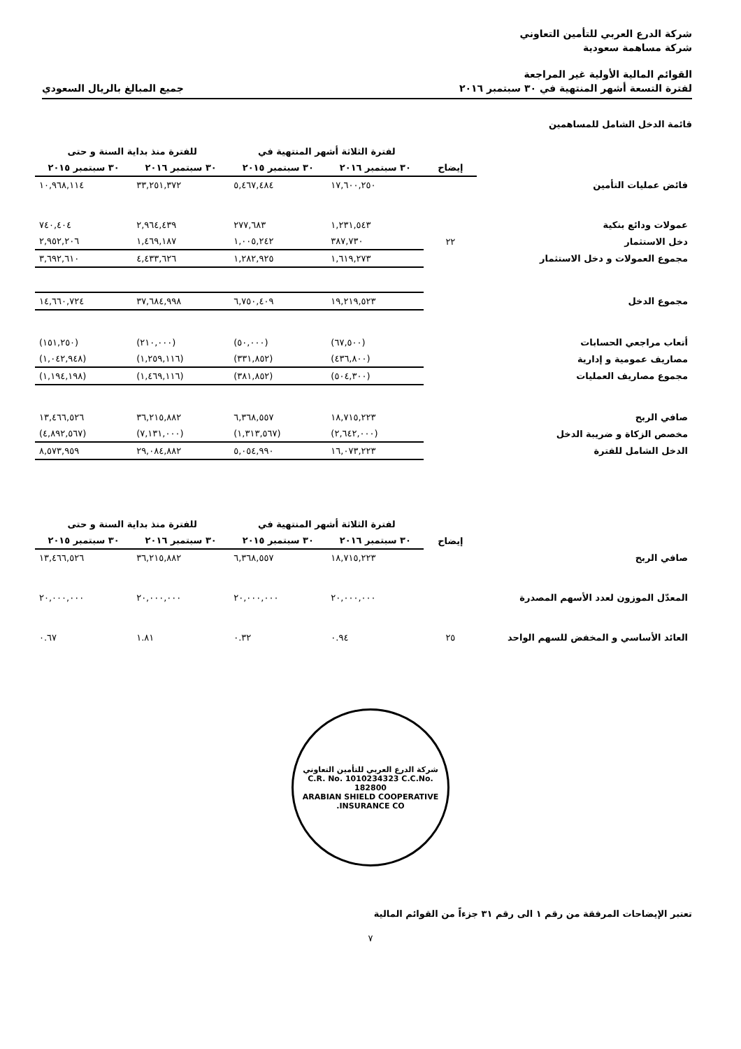شركة الدرع العربي للتأمين التعاوني
شركة مساهمة سعودية
القوائم المالية الأولية غير المراجعة
لفترة التسعة أشهر المنتهية في ٣٠ سبتمبر ٢٠١٦ جميع المبالغ بالريال السعودي
قائمة الدخل الشامل للمساهمين
| | | لفترة الثلاثة أشهر المنتهية في | | للفترة منذ بداية السنة و حتى | |
| --- | --- | --- | --- | --- | --- |
| | إيضاح | ٣٠ سبتمبر ٢٠١٦ | ٣٠ سبتمبر ٢٠١٥ | ٣٠ سبتمبر ٢٠١٦ | ٣٠ سبتمبر ٢٠١٥ |
| فائض عمليات التأمين | | ١٧,٦٠٠,٢٥٠ | ٥,٤٦٧,٤٨٤ | ٣٣,٢٥١,٣٧٢ | ١٠,٩٦٨,١١٤ |
| عمولات ودائع بنكية | | ١,٢٣١,٥٤٣ | ٢٧٧,٦٨٣ | ٢,٩٦٤,٤٣٩ | ٧٤٠,٤٠٤ |
| دخل الاستثمار | ٢٢ | ٣٨٧,٧٣٠ | ١,٠٠٥,٢٤٢ | ١,٤٦٩,١٨٧ | ٢,٩٥٢,٢٠٦ |
| مجموع العمولات و دخل الاستثمار | | ١,٦١٩,٢٧٣ | ١,٢٨٢,٩٢٥ | ٤,٤٣٣,٦٢٦ | ٣,٦٩٢,٦١٠ |
| مجموع الدخل | | ١٩,٢١٩,٥٢٣ | ٦,٧٥٠,٤٠٩ | ٣٧,٦٨٤,٩٩٨ | ١٤,٦٦٠,٧٢٤ |
| أتعاب مراجعي الحسابات | | (٦٧,٥٠٠) | (٥٠,٠٠٠) | (٢١٠,٠٠٠) | (١٥١,٢٥٠) |
| مصاريف عمومية و إدارية | | (٤٣٦,٨٠٠) | (٣٣١,٨٥٢) | (١,٢٥٩,١١٦) | (١,٠٤٢,٩٤٨) |
| مجموع مصاريف العمليات | | (٥٠٤,٣٠٠) | (٣٨١,٨٥٢) | (١,٤٦٩,١١٦) | (١,١٩٤,١٩٨) |
| صافي الربح | | ١٨,٧١٥,٢٢٣ | ٦,٣٦٨,٥٥٧ | ٣٦,٢١٥,٨٨٢ | ١٣,٤٦٦,٥٢٦ |
| مخصص الزكاة و ضريبة الدخل | | (٢,٦٤٢,٠٠٠) | (١,٣١٣,٥٦٧) | (٧,١٣١,٠٠٠) | (٤,٨٩٢,٥٦٧) |
| الدخل الشامل للفترة | | ١٦,٠٧٣,٢٢٣ | ٥,٠٥٤,٩٩٠ | ٢٩,٠٨٤,٨٨٢ | ٨,٥٧٣,٩٥٩ |
| | | لفترة الثلاثة أشهر المنتهية في | | للفترة منذ بداية السنة و حتى | |
| --- | --- | --- | --- | --- | --- |
| | إيضاح | ٣٠ سبتمبر ٢٠١٦ | ٣٠ سبتمبر ٢٠١٥ | ٣٠ سبتمبر ٢٠١٦ | ٣٠ سبتمبر ٢٠١٥ |
| صافي الربح | | ١٨,٧١٥,٢٢٣ | ٦,٣٦٨,٥٥٧ | ٣٦,٢١٥,٨٨٢ | ١٣,٤٦٦,٥٢٦ |
| المعدّل الموزون لعدد الأسهم المصدرة | | ٢٠,٠٠٠,٠٠٠ | ٢٠,٠٠٠,٠٠٠ | ٢٠,٠٠٠,٠٠٠ | ٢٠,٠٠٠,٠٠٠ |
| العائد الأساسي و المخفض للسهم الواحد | ٢٥ | ٠.٩٤ | ٠.٣٢ | ١.٨١ | ٠.٦٧ |
شركة الدرع العربي للتأمين التعاوني
C.R. No. 1010234323 C.C.No. 182800
ARABIAN SHIELD COOPERATIVE INSURANCE CO.
تعتبر الإيضاحات المرفقة من رقم ١ الى رقم ٣١ جزءاً من القوائم المالية
٧